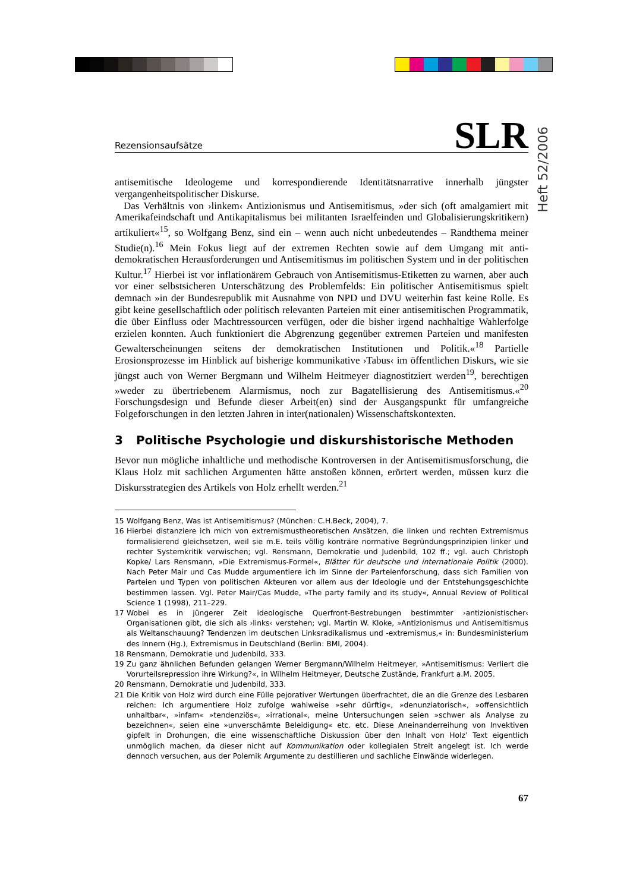Heft 52/2006
Rezensionsaufsätze SLR
antisemitische Ideologeme und korrespondierende Identitätsnarrative innerhalb jüngster vergangenheitspolitischer Diskurse.
Das Verhältnis von ›linkem‹ Antizionismus und Antisemitismus, »der sich (oft amalgamiert mit Amerikafeindschaft und Antikapitalismus bei militanten Israelfeinden und Globalisierungskritikern) artikuliert«<sup>15</sup>, so Wolfgang Benz, sind ein – wenn auch nicht unbedeutendes – Randthema meiner Studie(n).<sup>16</sup> Mein Fokus liegt auf der extremen Rechten sowie auf dem Umgang mit anti-demokratischen Herausforderungen und Antisemitismus im politischen System und in der politischen Kultur.<sup>17</sup> Hierbei ist vor inflationärem Gebrauch von Antisemitismus-Etiketten zu warnen, aber auch vor einer selbstsicheren Unterschätzung des Problemfelds: Ein politischer Antisemitismus spielt demnach »in der Bundesrepublik mit Ausnahme von NPD und DVU weiterhin fast keine Rolle. Es gibt keine gesellschaftlich oder politisch relevanten Parteien mit einer antisemitischen Programmatik, die über Einfluss oder Machtressourcen verfügen, oder die bisher irgend nachhaltige Wahlerfolge erzielen konnten. Auch funktioniert die Abgrenzung gegenüber extremen Parteien und manifesten Gewalterscheinungen seitens der demokratischen Institutionen und Politik.«<sup>18</sup> Partielle Erosionsprozesse im Hinblick auf bisherige kommunikative ›Tabus‹ im öffentlichen Diskurs, wie sie jüngst auch von Werner Bergmann und Wilhelm Heitmeyer diagnostitziert werden<sup>19</sup>, berechtigen »weder zu übertriebenem Alarmismus, noch zur Bagatellisierung des Antisemitismus.«<sup>20</sup> Forschungsdesign und Befunde dieser Arbeit(en) sind der Ausgangspunkt für umfangreiche Folgeforschungen in den letzten Jahren in inter(nationalen) Wissenschaftskontexten.
3 Politische Psychologie und diskurshistorische Methoden
Bevor nun mögliche inhaltliche und methodische Kontroversen in der Antisemitismusforschung, die Klaus Holz mit sachlichen Argumenten hätte anstoßen können, erörtert werden, müssen kurz die Diskursstrategien des Artikels von Holz erhellt werden.<sup>21</sup>
15 Wolfgang Benz, Was ist Antisemitismus? (München: C.H.Beck, 2004), 7.
16 Hierbei distanziere ich mich von extremismustheoretischen Ansätzen, die linken und rechten Extremismus formalisierend gleichsetzen, weil sie m.E. teils völlig konträre normative Begründungsprinzipien linker und rechter Systemkritik verwischen; vgl. Rensmann, Demokratie und Judenbild, 102 ff.; vgl. auch Christoph Kopke/ Lars Rensmann, »Die Extremismus-Formel«, Blätter für deutsche und internationale Politik (2000). Nach Peter Mair und Cas Mudde argumentiere ich im Sinne der Parteienforschung, dass sich Familien von Parteien und Typen von politischen Akteuren vor allem aus der Ideologie und der Entstehungsgeschichte bestimmen lassen. Vgl. Peter Mair/Cas Mudde, »The party family and its study«, Annual Review of Political Science 1 (1998), 211–229.
17 Wobei es in jüngerer Zeit ideologische Querfront-Bestrebungen bestimmter ›antizionistischer‹ Organisationen gibt, die sich als ›links‹ verstehen; vgl. Martin W. Kloke, »Antizionismus und Antisemitismus als Weltanschauung? Tendenzen im deutschen Linksradikalismus und -extremismus,« in: Bundesministerium des Innern (Hg.), Extremismus in Deutschland (Berlin: BMI, 2004).
18 Rensmann, Demokratie und Judenbild, 333.
19 Zu ganz ähnlichen Befunden gelangen Werner Bergmann/Wilhelm Heitmeyer, »Antisemitismus: Verliert die Vorurteilsrepression ihre Wirkung?«, in Wilhelm Heitmeyer, Deutsche Zustände, Frankfurt a.M. 2005.
20 Rensmann, Demokratie und Judenbild, 333.
21 Die Kritik von Holz wird durch eine Fülle pejorativer Wertungen überfrachtet, die an die Grenze des Lesbaren reichen: Ich argumentiere Holz zufolge wahlweise »sehr dürftig«, »denunziatorisch«, »offensichtlich unhaltbar«, »infam« »tendenziös«, »irrational«, meine Untersuchungen seien »schwer als Analyse zu bezeichnen«, seien eine »unverschämte Beleidigung« etc. etc. Diese Aneinanderreihung von Invektiven gipfelt in Drohungen, die eine wissenschaftliche Diskussion über den Inhalt von Holz’ Text eigentlich unmöglich machen, da dieser nicht auf Kommunikation oder kollegialen Streit angelegt ist. Ich werde dennoch versuchen, aus der Polemik Argumente zu destillieren und sachliche Einwände widerlegen.
67